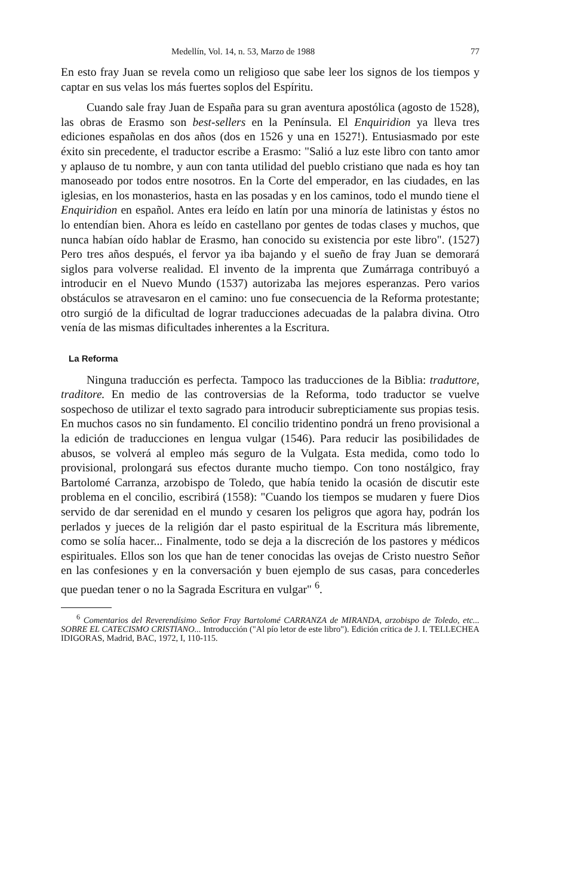Medellín, Vol. 14, n. 53, Marzo de 1988 77
En esto fray Juan se revela como un religioso que sabe leer los signos de los tiempos y captar en sus velas los más fuertes soplos del Espíritu.
Cuando sale fray Juan de España para su gran aventura apostólica (agosto de 1528), las obras de Erasmo son best-sellers en la Península. El Enquiridion ya lleva tres ediciones españolas en dos años (dos en 1526 y una en 1527!). Entusiasmado por este éxito sin precedente, el traductor escribe a Erasmo: "Salió a luz este libro con tanto amor y aplauso de tu nombre, y aun con tanta utilidad del pueblo cristiano que nada es hoy tan manoseado por todos entre nosotros. En la Corte del emperador, en las ciudades, en las iglesias, en los monasterios, hasta en las posadas y en los caminos, todo el mundo tiene el Enquiridion en español. Antes era leído en latín por una minoría de latinistas y éstos no lo entendían bien. Ahora es leído en castellano por gentes de todas clases y muchos, que nunca habían oído hablar de Erasmo, han conocido su existencia por este libro". (1527) Pero tres años después, el fervor ya iba bajando y el sueño de fray Juan se demorará siglos para volverse realidad. El invento de la imprenta que Zumárraga contribuyó a introducir en el Nuevo Mundo (1537) autorizaba las mejores esperanzas. Pero varios obstáculos se atravesaron en el camino: uno fue consecuencia de la Reforma protestante; otro surgió de la dificultad de lograr traducciones adecuadas de la palabra divina. Otro venía de las mismas dificultades inherentes a la Escritura.
La Reforma
Ninguna traducción es perfecta. Tampoco las traducciones de la Biblia: traduttore, traditore. En medio de las controversias de la Reforma, todo traductor se vuelve sospechoso de utilizar el texto sagrado para introducir subrepticiamente sus propias tesis. En muchos casos no sin fundamento. El concilio tridentino pondrá un freno provisional a la edición de traducciones en lengua vulgar (1546). Para reducir las posibilidades de abusos, se volverá al empleo más seguro de la Vulgata. Esta medida, como todo lo provisional, prolongará sus efectos durante mucho tiempo. Con tono nostálgico, fray Bartolomé Carranza, arzobispo de Toledo, que había tenido la ocasión de discutir este problema en el concilio, escribirá (1558): "Cuando los tiempos se mudaren y fuere Dios servido de dar serenidad en el mundo y cesaren los peligros que agora hay, podrán los perlados y jueces de la religión dar el pasto espiritual de la Escritura más libremente, como se solía hacer... Finalmente, todo se deja a la discreción de los pastores y médicos espirituales. Ellos son los que han de tener conocidas las ovejas de Cristo nuestro Señor en las confesiones y en la conversación y buen ejemplo de sus casas, para concederles que puedan tener o no la Sagrada Escritura en vulgar" <sup>6</sup>.
<sup>6</sup> Comentarios del Reverendísimo Señor Fray Bartolomé CARRANZA de MIRANDA, arzobispo de Toledo, etc... SOBRE EL CATECISMO CRISTIANO... Introducción ("Al pío letor de este libro"). Edición crítica de J. I. TELLECHEA IDIGORAS, Madrid, BAC, 1972, I, 110-115.